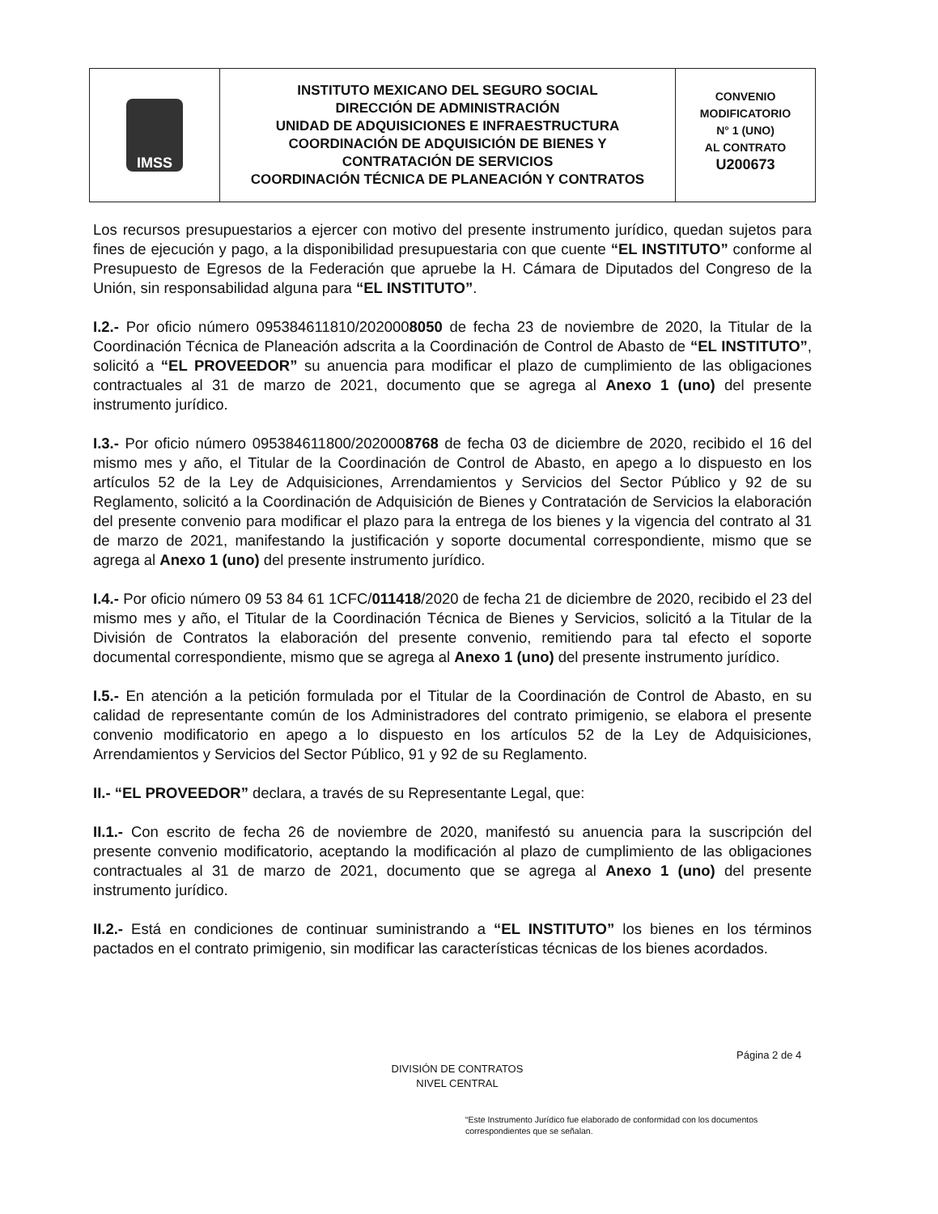IMSS
INSTITUTO MEXICANO DEL SEGURO SOCIAL
DIRECCIÓN DE ADMINISTRACIÓN
UNIDAD DE ADQUISICIONES E INFRAESTRUCTURA
COORDINACIÓN DE ADQUISICIÓN DE BIENES Y
CONTRATACIÓN DE SERVICIOS
COORDINACIÓN TÉCNICA DE PLANEACIÓN Y CONTRATOS
CONVENIO
MODIFICATORIO
N° 1 (UNO)
AL CONTRATO
U200673
Los recursos presupuestarios a ejercer con motivo del presente instrumento jurídico, quedan sujetos para fines de ejecución y pago, a la disponibilidad presupuestaria con que cuente “EL INSTITUTO” conforme al Presupuesto de Egresos de la Federación que apruebe la H. Cámara de Diputados del Congreso de la Unión, sin responsabilidad alguna para “EL INSTITUTO”.
I.2.- Por oficio número 095384611810/2020008050 de fecha 23 de noviembre de 2020, la Titular de la Coordinación Técnica de Planeación adscrita a la Coordinación de Control de Abasto de “EL INSTITUTO”, solicitó a “EL PROVEEDOR” su anuencia para modificar el plazo de cumplimiento de las obligaciones contractuales al 31 de marzo de 2021, documento que se agrega al Anexo 1 (uno) del presente instrumento jurídico.
I.3.- Por oficio número 095384611800/2020008768 de fecha 03 de diciembre de 2020, recibido el 16 del mismo mes y año, el Titular de la Coordinación de Control de Abasto, en apego a lo dispuesto en los artículos 52 de la Ley de Adquisiciones, Arrendamientos y Servicios del Sector Público y 92 de su Reglamento, solicitó a la Coordinación de Adquisición de Bienes y Contratación de Servicios la elaboración del presente convenio para modificar el plazo para la entrega de los bienes y la vigencia del contrato al 31 de marzo de 2021, manifestando la justificación y soporte documental correspondiente, mismo que se agrega al Anexo 1 (uno) del presente instrumento jurídico.
I.4.- Por oficio número 09 53 84 61 1CFC/011418/2020 de fecha 21 de diciembre de 2020, recibido el 23 del mismo mes y año, el Titular de la Coordinación Técnica de Bienes y Servicios, solicitó a la Titular de la División de Contratos la elaboración del presente convenio, remitiendo para tal efecto el soporte documental correspondiente, mismo que se agrega al Anexo 1 (uno) del presente instrumento jurídico.
I.5.- En atención a la petición formulada por el Titular de la Coordinación de Control de Abasto, en su calidad de representante común de los Administradores del contrato primigenio, se elabora el presente convenio modificatorio en apego a lo dispuesto en los artículos 52 de la Ley de Adquisiciones, Arrendamientos y Servicios del Sector Público, 91 y 92 de su Reglamento.
II.- “EL PROVEEDOR” declara, a través de su Representante Legal, que:
II.1.- Con escrito de fecha 26 de noviembre de 2020, manifestó su anuencia para la suscripción del presente convenio modificatorio, aceptando la modificación al plazo de cumplimiento de las obligaciones contractuales al 31 de marzo de 2021, documento que se agrega al Anexo 1 (uno) del presente instrumento jurídico.
II.2.- Está en condiciones de continuar suministrando a “EL INSTITUTO” los bienes en los términos pactados en el contrato primigenio, sin modificar las características técnicas de los bienes acordados.
Página 2 de 4
DIVISIÓN DE CONTRATOS
NIVEL CENTRAL
“Este Instrumento Jurídico fue elaborado de conformidad con los documentos correspondientes que se señalan.